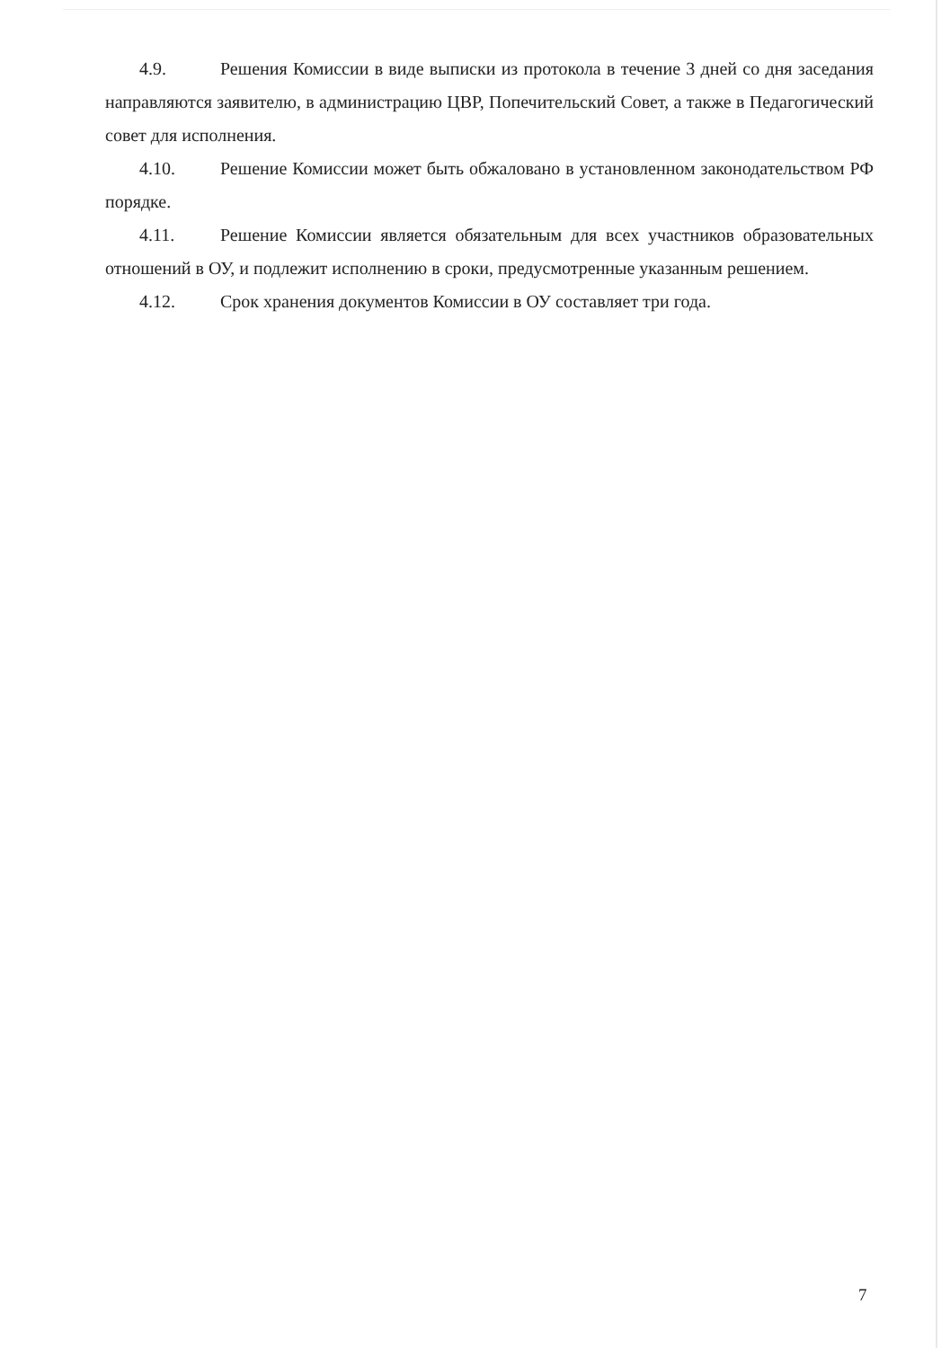4.9. Решения Комиссии в виде выписки из протокола в течение 3 дней со дня заседания направляются заявителю, в администрацию ЦВР, Попечительский Совет, а также в Педагогический совет для исполнения.
4.10. Решение Комиссии может быть обжаловано в установленном законодательством РФ порядке.
4.11. Решение Комиссии является обязательным для всех участников образовательных отношений в ОУ, и подлежит исполнению в сроки, предусмотренные указанным решением.
4.12. Срок хранения документов Комиссии в ОУ составляет три года.
7